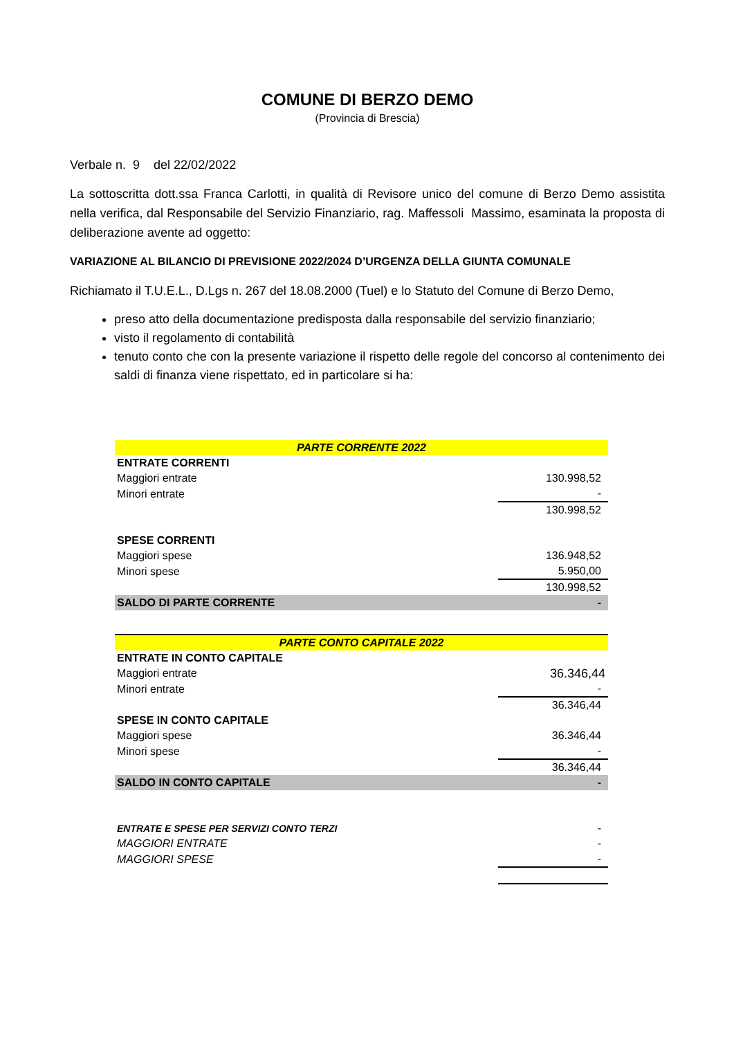COMUNE DI BERZO DEMO
(Provincia di Brescia)
Verbale n. 9 del 22/02/2022
La sottoscritta dott.ssa Franca Carlotti, in qualità di Revisore unico del comune di Berzo Demo assistita nella verifica, dal Responsabile del Servizio Finanziario, rag. Maffessoli Massimo, esaminata la proposta di deliberazione avente ad oggetto:
VARIAZIONE AL BILANCIO DI PREVISIONE 2022/2024 D’URGENZA DELLA GIUNTA COMUNALE
Richiamato il T.U.E.L., D.Lgs n. 267 del 18.08.2000 (Tuel) e lo Statuto del Comune di Berzo Demo,
preso atto della documentazione predisposta dalla responsabile del servizio finanziario;
visto il regolamento di contabilità
tenuto conto che con la presente variazione il rispetto delle regole del concorso al contenimento dei saldi di finanza viene rispettato, ed in particolare si ha:
| PARTE CORRENTE 2022 | |
| ENTRATE CORRENTI | |
| Maggiori entrate | 130.998,52 |
| Minori entrate | - |
| | 130.998,52 |
| SPESE CORRENTI | |
| Maggiori spese | 136.948,52 |
| Minori spese | 5.950,00 |
| | 130.998,52 |
| SALDO DI PARTE CORRENTE | - |
| PARTE CONTO CAPITALE 2022 | |
| ENTRATE IN CONTO CAPITALE | |
| Maggiori entrate | 36.346,44 |
| Minori entrate | - |
| | 36.346,44 |
| SPESE IN CONTO CAPITALE | |
| Maggiori spese | 36.346,44 |
| Minori spese | - |
| | 36.346,44 |
| SALDO IN CONTO CAPITALE | - |
| ENTRATE E SPESE PER SERVIZI CONTO TERZI | - |
| MAGGIORI ENTRATE | - |
| MAGGIORI SPESE | - |